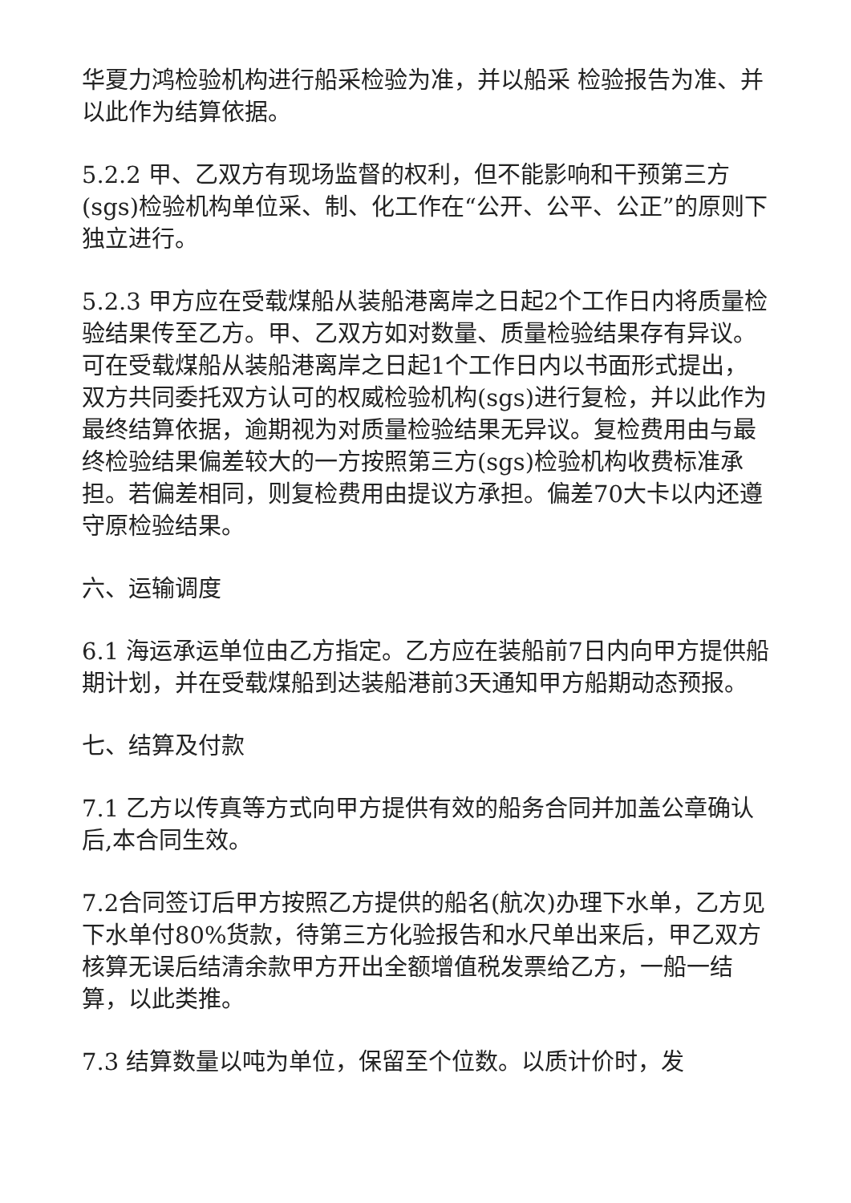华夏力鸿检验机构进行船采检验为准，并以船采 检验报告为准、并以此作为结算依据。
5.2.2 甲、乙双方有现场监督的权利，但不能影响和干预第三方(sgs)检验机构单位采、制、化工作在“公开、公平、公正”的原则下独立进行。
5.2.3 甲方应在受载煤船从装船港离岸之日起2个工作日内将质量检验结果传至乙方。甲、乙双方如对数量、质量检验结果存有异议。可在受载煤船从装船港离岸之日起1个工作日内以书面形式提出，双方共同委托双方认可的权威检验机构(sgs)进行复检，并以此作为最终结算依据，逾期视为对质量检验结果无异议。复检费用由与最终检验结果偏差较大的一方按照第三方(sgs)检验机构收费标准承担。若偏差相同，则复检费用由提议方承担。偏差70大卡以内还遵守原检验结果。
六、运输调度
6.1 海运承运单位由乙方指定。乙方应在装船前7日内向甲方提供船期计划，并在受载煤船到达装船港前3天通知甲方船期动态预报。
七、结算及付款
7.1 乙方以传真等方式向甲方提供有效的船务合同并加盖公章确认后,本合同生效。
7.2合同签订后甲方按照乙方提供的船名(航次)办理下水单，乙方见下水单付80%货款，待第三方化验报告和水尺单出来后，甲乙双方核算无误后结清余款甲方开出全额增值税发票给乙方，一船一结算，以此类推。
7.3 结算数量以吨为单位，保留至个位数。以质计价时，发